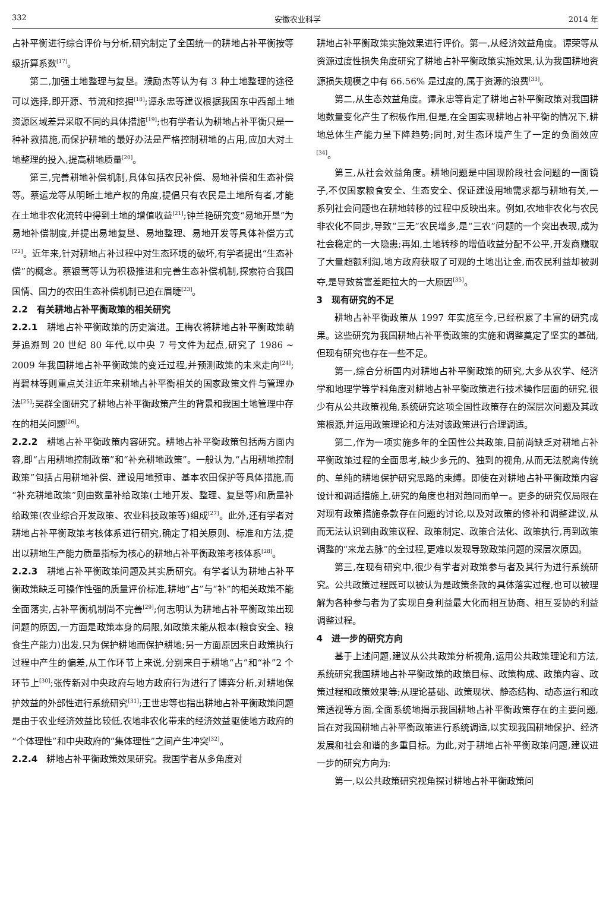332 安徽农业科学 2014 年
占补平衡进行综合评价与分析,研究制定了全国统一的耕地占补平衡按等级折算系数<sup>[17]</sup>。
第二,加强土地整理与复垦。濮励杰等认为有 3 种土地整理的途径可以选择,即开源、节流和挖掘<sup>[18]</sup>;谭永忠等建议根据我国东中西部土地资源区域差异采取不同的具体措施<sup>[19]</sup>;也有学者认为耕地占补平衡只是一种补救措施,而保护耕地的最好办法是严格控制耕地的占用,应加大对土地整理的投入,提高耕地质量<sup>[20]</sup>。
第三,完善耕地补偿机制,具体包括农民补偿、易地补偿和生态补偿等。蔡运龙等从明晰土地产权的角度,提倡只有农民是土地所有者,才能在土地非农化流转中得到土地的增值收益<sup>[21]</sup>;钟兰艳研究变“易地开垦”为易地补偿制度,并提出易地复垦、易地整理、易地开发等具体补偿方式<sup>[22]</sup>。近年来,针对耕地占补过程中对生态环境的破坏,有学者提出“生态补偿”的概念。蔡银莺等认为积极推进和完善生态补偿机制,探索符合我国国情、国力的农田生态补偿机制已迫在眉睫<sup>[23]</sup>。
2.2　有关耕地占补平衡政策的相关研究
2.2.1　耕地占补平衡政策的历史演进。王梅农将耕地占补平衡政策萌芽追溯到 20 世纪 80 年代,以中央 7 号文件为起点,研究了 1986 ~ 2009 年我国耕地占补平衡政策的变迁过程,并预测政策的未来走向<sup>[24]</sup>;肖碧林等则重点关注近年来耕地占补平衡相关的国家政策文件与管理办法<sup>[25]</sup>;吴群全面研究了耕地占补平衡政策产生的背景和我国土地管理中存在的相关问题<sup>[26]</sup>。
2.2.2　耕地占补平衡政策内容研究。耕地占补平衡政策包括两方面内容,即“占用耕地控制政策”和“补充耕地政策”。一般认为,“占用耕地控制政策”包括占用耕地补偿、建设用地预审、基本农田保护等具体措施,而“补充耕地政策”则由数量补给政策(土地开发、整理、复垦等)和质量补给政策(农业综合开发政策、农业科技政策等)组成<sup>[27]</sup>。此外,还有学者对耕地占补平衡政策考核体系进行研究,确定了相关原则、标准和方法,提出以耕地生产能力质量指标为核心的耕地占补平衡政策考核体系<sup>[28]</sup>。
2.2.3　耕地占补平衡政策问题及其实质研究。有学者认为耕地占补平衡政策缺乏可操作性强的质量评价标准,耕地“占”与“补”的相关政策不能全面落实,占补平衡机制尚不完善<sup>[29]</sup>;何志明认为耕地占补平衡政策出现问题的原因,一方面是政策本身的局限,如政策未能从根本(粮食安全、粮食生产能力)出发,只为保护耕地而保护耕地;另一方面原因来自政策执行过程中产生的偏差,从工作环节上来说,分别来自于耕地“占”和“补”2 个环节上<sup>[30]</sup>;张传新对中央政府与地方政府行为进行了博弈分析,对耕地保护效益的外部性进行系统研究<sup>[31]</sup>;王世忠等也指出耕地占补平衡政策问题是由于农业经济效益比较低,农地非农化带来的经济效益驱使地方政府的“个体理性”和中央政府的“集体理性”之间产生冲突<sup>[32]</sup>。
2.2.4　耕地占补平衡政策效果研究。我国学者从多角度对
耕地占补平衡政策实施效果进行评价。第一,从经济效益角度。谭荣等从资源过度性损失角度研究了耕地占补平衡政策实施效果,认为我国耕地资源损失规模之中有 66.56% 是过度的,属于资源的浪费<sup>[33]</sup>。
第二,从生态效益角度。谭永忠等肯定了耕地占补平衡政策对我国耕地数量变化产生了积极作用,但是,在全国实现耕地占补平衡的情况下,耕地总体生产能力呈下降趋势;同时,对生态环境产生了一定的负面效应<sup>[34]</sup>。
第三,从社会效益角度。耕地问题是中国现阶段社会问题的一面镜子,不仅国家粮食安全、生态安全、保证建设用地需求都与耕地有关,一系列社会问题也在耕地转移的过程中反映出来。例如,农地非农化与农民非农化不同步,导致“三无”农民增多,是“三农”问题的一个突出表现,成为社会稳定的一大隐患;再如,土地转移的增值收益分配不公平,开发商赚取了大量超额利润,地方政府获取了可观的土地出让金,而农民利益却被剥夺,是导致贫富差距拉大的一大原因<sup>[35]</sup>。
3　现有研究的不足
耕地占补平衡政策从 1997 年实施至今,已经积累了丰富的研究成果。这些研究为我国耕地占补平衡政策的实施和调整奠定了坚实的基础,但现有研究也存在一些不足。
第一,综合分析国内对耕地占补平衡政策的研究,大多从农学、经济学和地理学等学科角度对耕地占补平衡政策进行技术操作层面的研究,很少有从公共政策视角,系统研究这项全国性政策存在的深层次问题及其政策根源,并运用政策理论和方法对该政策进行合理调适。
第二,作为一项实施多年的全国性公共政策,目前尚缺乏对耕地占补平衡政策过程的全面思考,缺少多元的、独到的视角,从而无法脱离传统的、单纯的耕地保护研究思路的束缚。即使在对耕地占补平衡政策内容设计和调适措施上,研究的角度也相对趋同而单一。更多的研究仅局限在对现有政策措施条款存在问题的讨论,以及对政策的修补和调整建议,从而无法认识到由政策议程、政策制定、政策合法化、政策执行,再到政策调整的“来龙去脉”的全过程,更难以发现导致政策问题的深层次原因。
第三,在现有研究中,很少有学者对政策参与者及其行为进行系统研究。公共政策过程既可以被认为是政策条款的具体落实过程,也可以被理解为各种参与者为了实现自身利益最大化而相互协商、相互妥协的利益调整过程。
4　进一步的研究方向
基于上述问题,建议从公共政策分析视角,运用公共政策理论和方法,系统研究我国耕地占补平衡政策的政策目标、政策构成、政策内容、政策过程和政策效果等;从理论基础、政策现状、静态结构、动态运行和政策透视等方面,全面系统地揭示我国耕地占补平衡政策存在的主要问题,旨在对我国耕地占补平衡政策进行系统调适,以实现我国耕地保护、经济发展和社会和谐的多重目标。为此,对于耕地占补平衡政策问题,建议进一步的研究方向为:
第一,以公共政策研究视角探讨耕地占补平衡政策问